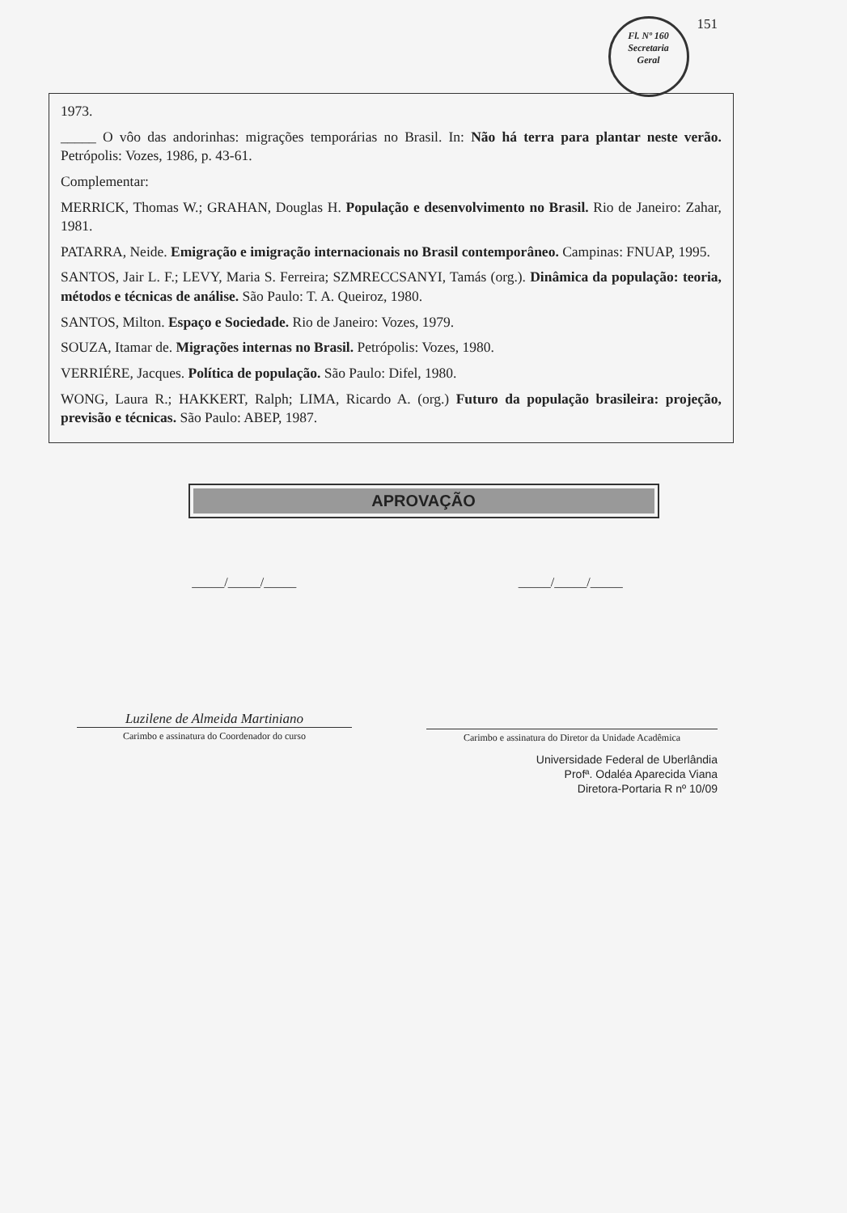Fl. Nº 160
Secretaria
Geral
151
1973.
_____ O vôo das andorinhas: migrações temporárias no Brasil. In: Não há terra para plantar neste verão. Petrópolis: Vozes, 1986, p. 43-61.
Complementar:
MERRICK, Thomas W.; GRAHAN, Douglas H. População e desenvolvimento no Brasil. Rio de Janeiro: Zahar, 1981.
PATARRA, Neide. Emigração e imigração internacionais no Brasil contemporâneo. Campinas: FNUAP, 1995.
SANTOS, Jair L. F.; LEVY, Maria S. Ferreira; SZMRECCSANYI, Tamás (org.). Dinâmica da população: teoria, métodos e técnicas de análise. São Paulo: T. A. Queiroz, 1980.
SANTOS, Milton. Espaço e Sociedade. Rio de Janeiro: Vozes, 1979.
SOUZA, Itamar de. Migrações internas no Brasil. Petrópolis: Vozes, 1980.
VERRIÉRE, Jacques. Política de população. São Paulo: Difel, 1980.
WONG, Laura R.; HAKKERT, Ralph; LIMA, Ricardo A. (org.) Futuro da população brasileira: projeção, previsão e técnicas. São Paulo: ABEP, 1987.
APROVAÇÃO
_____/_____/_____ _____/_____/_____
Luzilene de Almeida Martiniano
Carimbo e assinatura do Coordenador do curso
Carimbo e assinatura do Diretor da Unidade Acadêmica
Universidade Federal de Uberlândia
Profª. Odaléa Aparecida Viana
Diretora-Portaria R nº 10/09